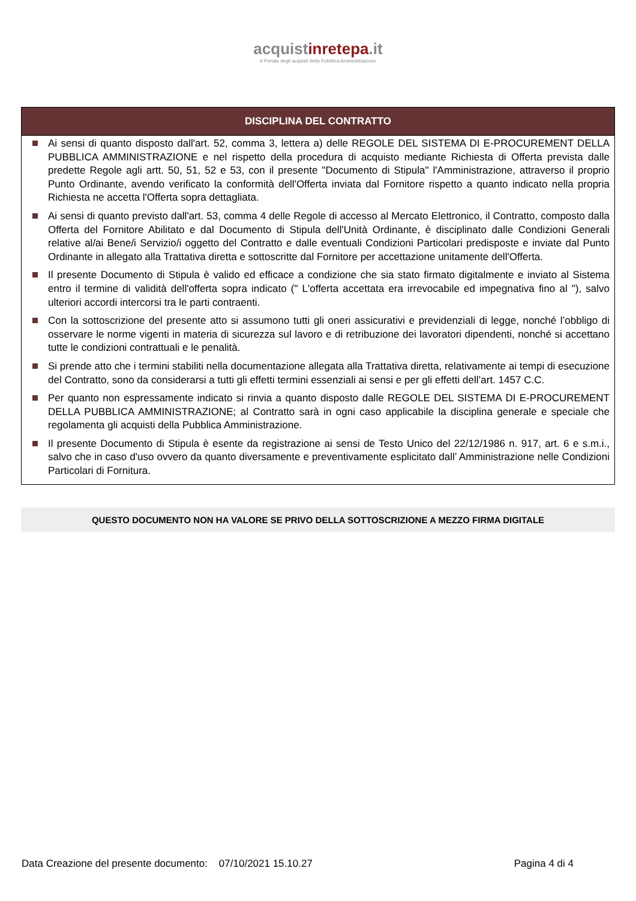acquistinretepa.it
Il Portale degli acquisti della Pubblica Amministrazione
DISCIPLINA DEL CONTRATTO
Ai sensi di quanto disposto dall'art. 52, comma 3, lettera a) delle REGOLE DEL SISTEMA DI E-PROCUREMENT DELLA PUBBLICA AMMINISTRAZIONE e nel rispetto della procedura di acquisto mediante Richiesta di Offerta prevista dalle predette Regole agli artt. 50, 51, 52 e 53, con il presente "Documento di Stipula" l'Amministrazione, attraverso il proprio Punto Ordinante, avendo verificato la conformità dell'Offerta inviata dal Fornitore rispetto a quanto indicato nella propria Richiesta ne accetta l'Offerta sopra dettagliata.
Ai sensi di quanto previsto dall'art. 53, comma 4 delle Regole di accesso al Mercato Elettronico, il Contratto, composto dalla Offerta del Fornitore Abilitato e dal Documento di Stipula dell'Unità Ordinante, è disciplinato dalle Condizioni Generali relative al/ai Bene/i Servizio/i oggetto del Contratto e dalle eventuali Condizioni Particolari predisposte e inviate dal Punto Ordinante in allegato alla Trattativa diretta e sottoscritte dal Fornitore per accettazione unitamente dell'Offerta.
Il presente Documento di Stipula è valido ed efficace a condizione che sia stato firmato digitalmente e inviato al Sistema entro il termine di validità dell'offerta sopra indicato (" L'offerta accettata era irrevocabile ed impegnativa fino al "), salvo ulteriori accordi intercorsi tra le parti contraenti.
Con la sottoscrizione del presente atto si assumono tutti gli oneri assicurativi e previdenziali di legge, nonché l’obbligo di osservare le norme vigenti in materia di sicurezza sul lavoro e di retribuzione dei lavoratori dipendenti, nonché si accettano tutte le condizioni contrattuali e le penalità.
Si prende atto che i termini stabiliti nella documentazione allegata alla Trattativa diretta, relativamente ai tempi di esecuzione del Contratto, sono da considerarsi a tutti gli effetti termini essenziali ai sensi e per gli effetti dell’art. 1457 C.C.
Per quanto non espressamente indicato si rinvia a quanto disposto dalle REGOLE DEL SISTEMA DI E-PROCUREMENT DELLA PUBBLICA AMMINISTRAZIONE; al Contratto sarà in ogni caso applicabile la disciplina generale e speciale che regolamenta gli acquisti della Pubblica Amministrazione.
Il presente Documento di Stipula è esente da registrazione ai sensi de Testo Unico del 22/12/1986 n. 917, art. 6 e s.m.i., salvo che in caso d'uso ovvero da quanto diversamente e preventivamente esplicitato dall’ Amministrazione nelle Condizioni Particolari di Fornitura.
QUESTO DOCUMENTO NON HA VALORE SE PRIVO DELLA SOTTOSCRIZIONE A MEZZO FIRMA DIGITALE
Data Creazione del presente documento: 07/10/2021 15.10.27 Pagina 4 di 4